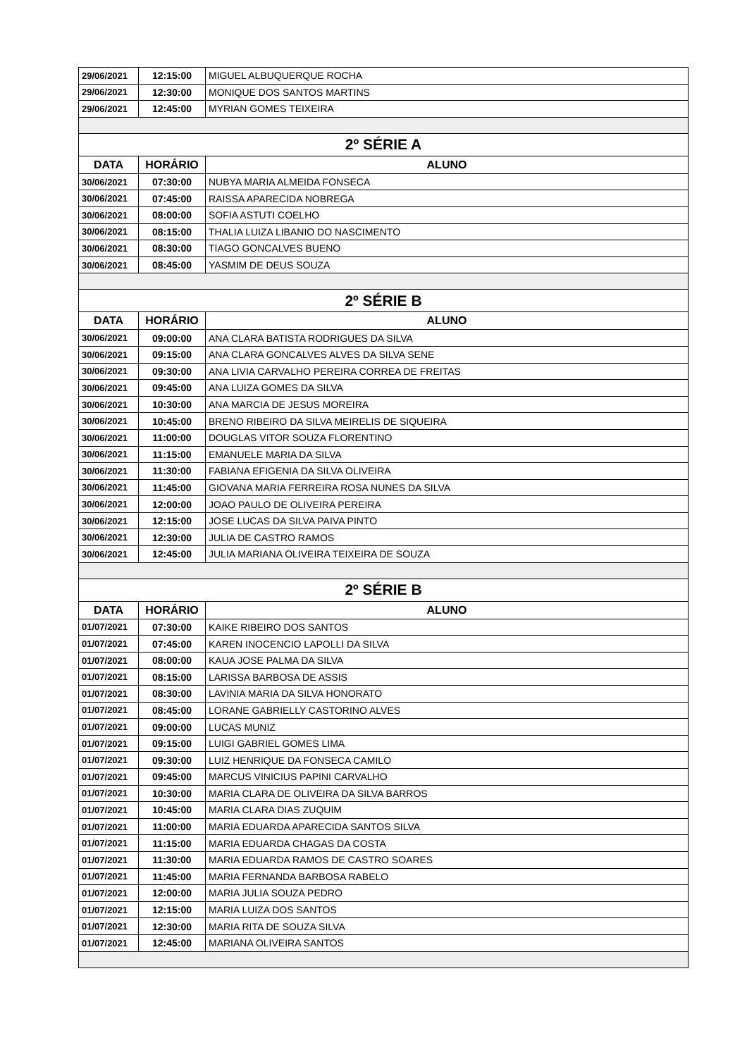| 29/06/2021 | 12:15:00 | MIGUEL ALBUQUERQUE ROCHA |
| 29/06/2021 | 12:30:00 | MONIQUE DOS SANTOS MARTINS |
| 29/06/2021 | 12:45:00 | MYRIAN GOMES TEIXEIRA |
| 2º SÉRIE A | | |
| DATA | HORÁRIO | ALUNO |
| 30/06/2021 | 07:30:00 | NUBYA MARIA ALMEIDA FONSECA |
| 30/06/2021 | 07:45:00 | RAISSA APARECIDA NOBREGA |
| 30/06/2021 | 08:00:00 | SOFIA ASTUTI COELHO |
| 30/06/2021 | 08:15:00 | THALIA LUIZA LIBANIO DO NASCIMENTO |
| 30/06/2021 | 08:30:00 | TIAGO GONCALVES BUENO |
| 30/06/2021 | 08:45:00 | YASMIM DE DEUS SOUZA |
| 2º SÉRIE B | | |
| DATA | HORÁRIO | ALUNO |
| 30/06/2021 | 09:00:00 | ANA CLARA BATISTA RODRIGUES DA SILVA |
| 30/06/2021 | 09:15:00 | ANA CLARA GONCALVES ALVES DA SILVA SENE |
| 30/06/2021 | 09:30:00 | ANA LIVIA CARVALHO PEREIRA CORREA DE FREITAS |
| 30/06/2021 | 09:45:00 | ANA LUIZA GOMES DA SILVA |
| 30/06/2021 | 10:30:00 | ANA MARCIA DE JESUS MOREIRA |
| 30/06/2021 | 10:45:00 | BRENO RIBEIRO DA SILVA MEIRELIS DE SIQUEIRA |
| 30/06/2021 | 11:00:00 | DOUGLAS VITOR SOUZA FLORENTINO |
| 30/06/2021 | 11:15:00 | EMANUELE MARIA DA SILVA |
| 30/06/2021 | 11:30:00 | FABIANA EFIGENIA DA SILVA OLIVEIRA |
| 30/06/2021 | 11:45:00 | GIOVANA MARIA FERREIRA ROSA NUNES DA SILVA |
| 30/06/2021 | 12:00:00 | JOAO PAULO DE OLIVEIRA PEREIRA |
| 30/06/2021 | 12:15:00 | JOSE LUCAS DA SILVA PAIVA PINTO |
| 30/06/2021 | 12:30:00 | JULIA DE CASTRO RAMOS |
| 30/06/2021 | 12:45:00 | JULIA MARIANA OLIVEIRA TEIXEIRA DE SOUZA |
| 2º SÉRIE B | | |
| DATA | HORÁRIO | ALUNO |
| 01/07/2021 | 07:30:00 | KAIKE RIBEIRO DOS SANTOS |
| 01/07/2021 | 07:45:00 | KAREN INOCENCIO LAPOLLI DA SILVA |
| 01/07/2021 | 08:00:00 | KAUA JOSE PALMA DA SILVA |
| 01/07/2021 | 08:15:00 | LARISSA BARBOSA DE ASSIS |
| 01/07/2021 | 08:30:00 | LAVINIA MARIA DA SILVA HONORATO |
| 01/07/2021 | 08:45:00 | LORANE GABRIELLY CASTORINO ALVES |
| 01/07/2021 | 09:00:00 | LUCAS MUNIZ |
| 01/07/2021 | 09:15:00 | LUIGI GABRIEL GOMES LIMA |
| 01/07/2021 | 09:30:00 | LUIZ HENRIQUE DA FONSECA CAMILO |
| 01/07/2021 | 09:45:00 | MARCUS VINICIUS PAPINI CARVALHO |
| 01/07/2021 | 10:30:00 | MARIA CLARA DE OLIVEIRA DA SILVA BARROS |
| 01/07/2021 | 10:45:00 | MARIA CLARA DIAS ZUQUIM |
| 01/07/2021 | 11:00:00 | MARIA EDUARDA APARECIDA SANTOS SILVA |
| 01/07/2021 | 11:15:00 | MARIA EDUARDA CHAGAS DA COSTA |
| 01/07/2021 | 11:30:00 | MARIA EDUARDA RAMOS DE CASTRO SOARES |
| 01/07/2021 | 11:45:00 | MARIA FERNANDA BARBOSA RABELO |
| 01/07/2021 | 12:00:00 | MARIA JULIA SOUZA PEDRO |
| 01/07/2021 | 12:15:00 | MARIA LUIZA DOS SANTOS |
| 01/07/2021 | 12:30:00 | MARIA RITA DE SOUZA SILVA |
| 01/07/2021 | 12:45:00 | MARIANA OLIVEIRA SANTOS |